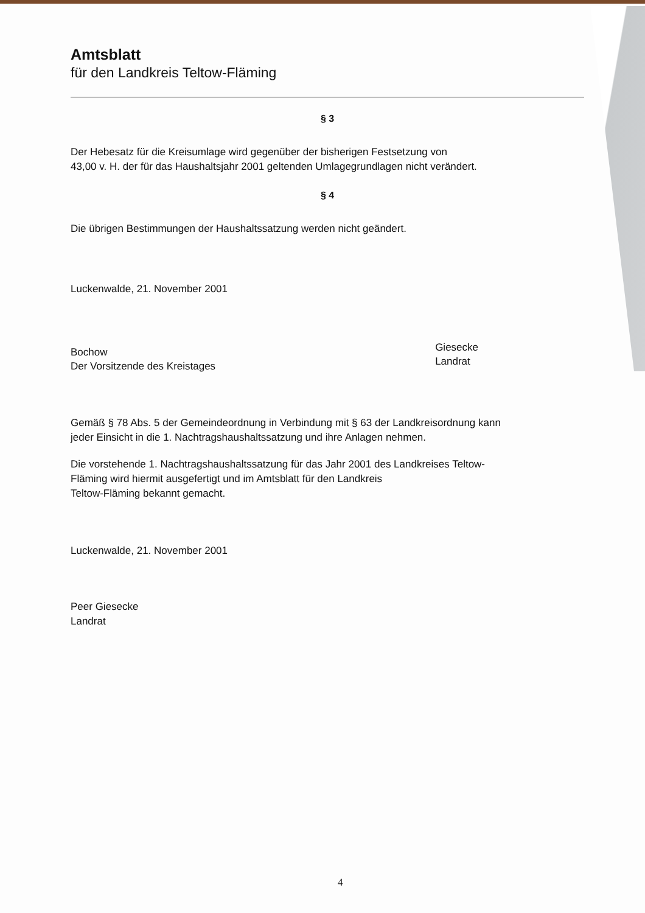Amtsblatt
für den Landkreis Teltow-Fläming
§ 3
Der Hebesatz für die Kreisumlage wird gegenüber der bisherigen Festsetzung von
43,00 v. H. der für das Haushaltsjahr 2001 geltenden Umlagegrundlagen nicht verändert.
§ 4
Die übrigen Bestimmungen der Haushaltssatzung werden nicht geändert.
Luckenwalde, 21. November 2001
Bochow
Der Vorsitzende des Kreistages
Giesecke
Landrat
Gemäß § 78 Abs. 5 der Gemeindeordnung in Verbindung mit § 63 der Landkreisordnung kann
jeder Einsicht in die 1. Nachtragshaushaltssatzung und ihre Anlagen nehmen.
Die vorstehende 1. Nachtragshaushaltssatzung für das Jahr 2001 des Landkreises Teltow-
Fläming wird hiermit ausgefertigt und im Amtsblatt für den Landkreis
Teltow-Fläming bekannt gemacht.
Luckenwalde, 21. November 2001
Peer Giesecke
Landrat
4